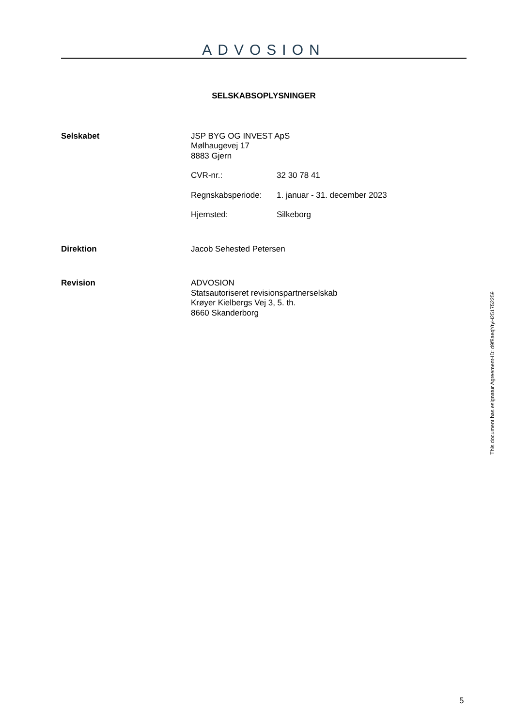ADVOSION
SELSKABSOPLYSNINGER
Selskabet JSP BYG OG INVEST ApS
Mølhaugevej 17
8883 Gjern
CVR-nr.: 32 30 78 41
Regnskabsperiode: 1. januar - 31. december 2023
Hjemsted: Silkeborg
Direktion Jacob Sehested Petersen
Revision ADVOSION
Statsautoriseret revisionspartnerselskab
Krøyer Kielbergs Vej 3, 5. th.
8660 Skanderborg
This document has esignatur Agreement-ID: d9f8aeqYtyH251752259
5